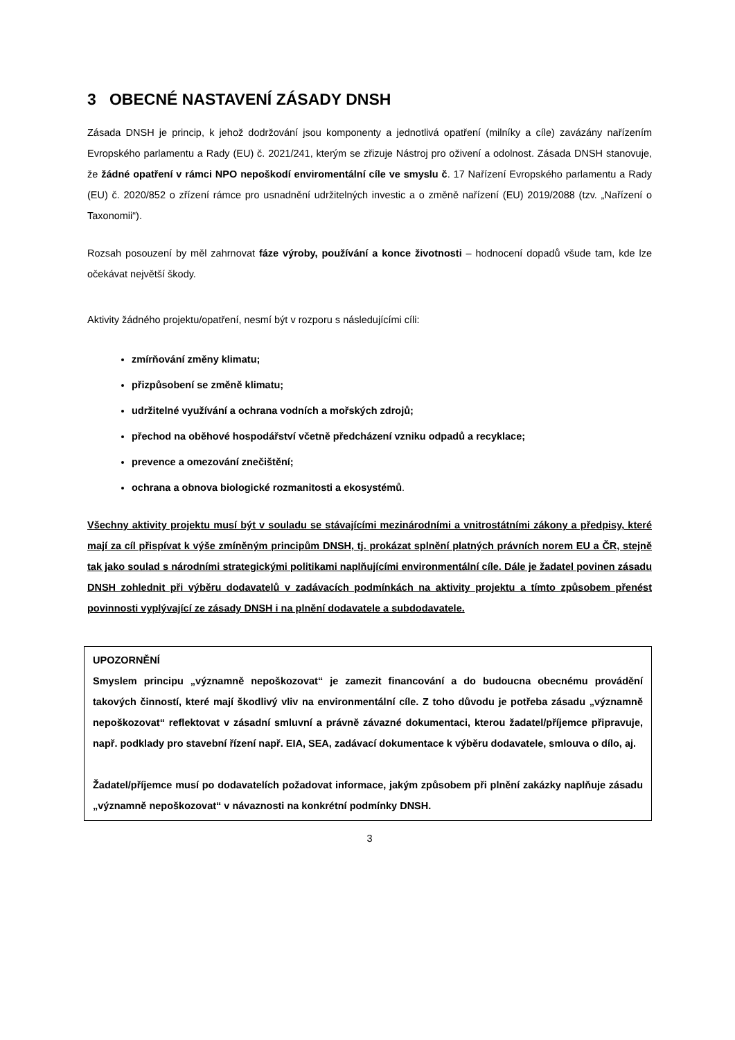3 OBECNÉ NASTAVENÍ ZÁSADY DNSH
Zásada DNSH je princip, k jehož dodržování jsou komponenty a jednotlivá opatření (milníky a cíle) zavázány nařízením Evropského parlamentu a Rady (EU) č. 2021/241, kterým se zřizuje Nástroj pro oživení a odolnost. Zásada DNSH stanovuje, že žádné opatření v rámci NPO nepoškodí enviromentální cíle ve smyslu č. 17 Nařízení Evropského parlamentu a Rady (EU) č. 2020/852 o zřízení rámce pro usnadnění udržitelných investic a o změně nařízení (EU) 2019/2088 (tzv. „Nařízení o Taxonomii“).
Rozsah posouzení by měl zahrnovat fáze výroby, používání a konce životnosti – hodnocení dopadů všude tam, kde lze očekávat největší škody.
Aktivity žádného projektu/opatření, nesmí být v rozporu s následujícími cíli:
zmírňování změny klimatu;
přizpůsobení se změně klimatu;
udržitelné využívání a ochrana vodních a mořských zdrojů;
přechod na oběhové hospodářství včetně předcházení vzniku odpadů a recyklace;
prevence a omezování znečištění;
ochrana a obnova biologické rozmanitosti a ekosystémů.
Všechny aktivity projektu musí být v souladu se stávajícími mezinárodními a vnitrostátními zákony a předpisy, které mají za cíl přispívat k výše zmíněným principům DNSH, tj. prokázat splnění platných právních norem EU a ČR, stejně tak jako soulad s národními strategickými politikami naplňujícími environmentální cíle. Dále je žadatel povinen zásadu DNSH zohlednit při výběru dodavatelů v zadávacích podmínkách na aktivity projektu a tímto způsobem přenést povinnosti vyplývající ze zásady DNSH i na plnění dodavatele a subdodavatele.
UPOZORNĚNÍ
Smyslem principu „významně nepoškozovat“ je zamezit financování a do budoucna obecnému provádění takových činností, které mají škodlivý vliv na environmentální cíle. Z toho důvodu je potřeba zásadu „významně nepoškozovat“ reflektovat v zásadní smluvní a právně závazné dokumentaci, kterou žadatel/příjemce připravuje, např. podklady pro stavební řízení např. EIA, SEA, zadávací dokumentace k výběru dodavatele, smlouva o dílo, aj.
Žadatel/příjemce musí po dodavatelích požadovat informace, jakým způsobem při plnění zakázky naplňuje zásadu „významně nepoškozovat“ v návaznosti na konkrétní podmínky DNSH.
3